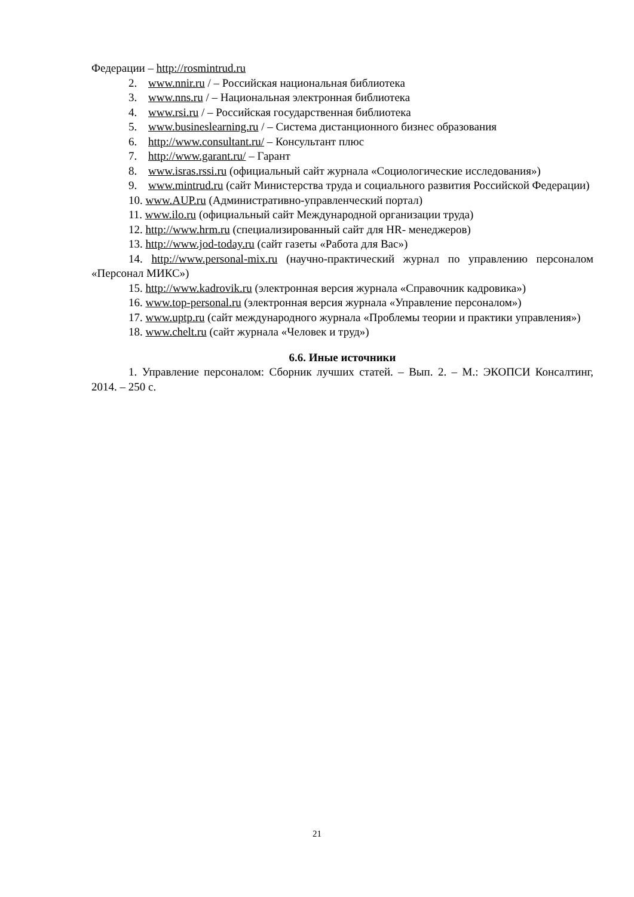Федерации – http://rosmintrud.ru
2. www.nnir.ru / – Российская национальная библиотека
3. www.nns.ru / – Национальная электронная библиотека
4. www.rsi.ru / – Российская государственная библиотека
5. www.busineslearning.ru / – Система дистанционного бизнес образования
6. http://www.consultant.ru/ – Консультант плюс
7. http://www.garant.ru/ – Гарант
8. www.isras.rssi.ru (официальный сайт журнала «Социологические исследования»)
9. www.mintrud.ru (сайт Министерства труда и социального развития Российской Федерации)
10. www.AUP.ru (Административно-управленческий портал)
11. www.ilo.ru (официальный сайт Международной организации труда)
12. http://www.hrm.ru (специализированный сайт для HR- менеджеров)
13. http://www.jod-today.ru (сайт газеты «Работа для Вас»)
14. http://www.personal-mix.ru (научно-практический журнал по управлению персоналом «Персонал МИКС»)
15. http://www.kadrovik.ru (электронная версия журнала «Справочник кадровика»)
16. www.top-personal.ru (электронная версия журнала «Управление персоналом»)
17. www.uptp.ru (сайт международного журнала «Проблемы теории и практики управления»)
18. www.chelt.ru (сайт журнала «Человек и труд»)
6.6. Иные источники
1. Управление персоналом: Сборник лучших статей. – Вып. 2. – М.: ЭКОПСИ Консалтинг, 2014. – 250 с.
21